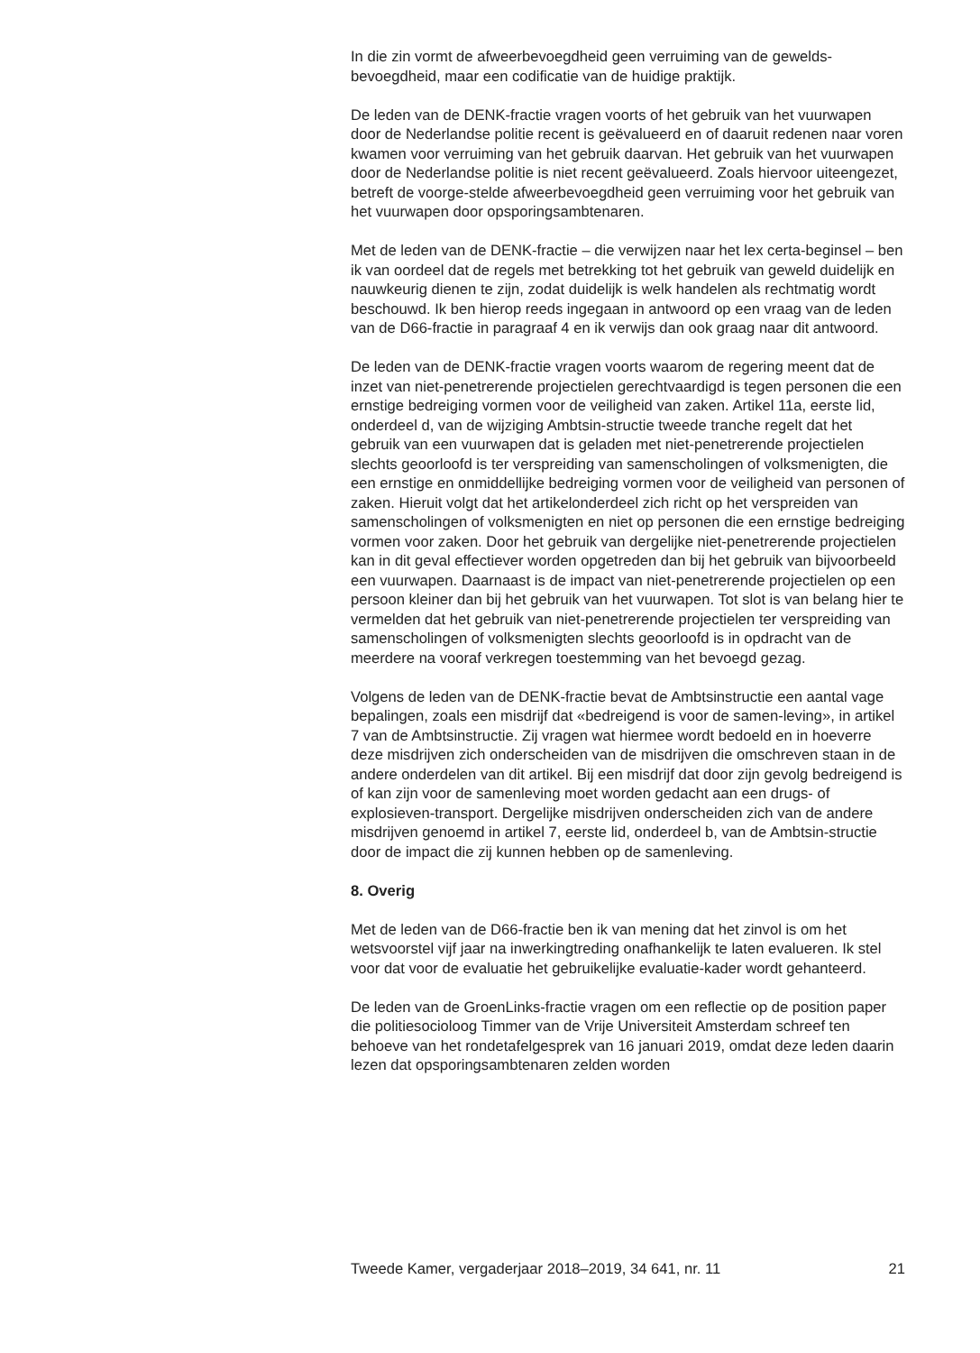In die zin vormt de afweerbevoegdheid geen verruiming van de gewelds-bevoegdheid, maar een codificatie van de huidige praktijk.
De leden van de DENK-fractie vragen voorts of het gebruik van het vuurwapen door de Nederlandse politie recent is geëvalueerd en of daaruit redenen naar voren kwamen voor verruiming van het gebruik daarvan. Het gebruik van het vuurwapen door de Nederlandse politie is niet recent geëvalueerd. Zoals hiervoor uiteengezet, betreft de voorge-stelde afweerbevoegdheid geen verruiming voor het gebruik van het vuurwapen door opsporingsambtenaren.
Met de leden van de DENK-fractie – die verwijzen naar het lex certa-beginsel – ben ik van oordeel dat de regels met betrekking tot het gebruik van geweld duidelijk en nauwkeurig dienen te zijn, zodat duidelijk is welk handelen als rechtmatig wordt beschouwd. Ik ben hierop reeds ingegaan in antwoord op een vraag van de leden van de D66-fractie in paragraaf 4 en ik verwijs dan ook graag naar dit antwoord.
De leden van de DENK-fractie vragen voorts waarom de regering meent dat de inzet van niet-penetrerende projectielen gerechtvaardigd is tegen personen die een ernstige bedreiging vormen voor de veiligheid van zaken. Artikel 11a, eerste lid, onderdeel d, van de wijziging Ambtsin-structie tweede tranche regelt dat het gebruik van een vuurwapen dat is geladen met niet-penetrerende projectielen slechts geoorloofd is ter verspreiding van samenscholingen of volksmenigten, die een ernstige en onmiddellijke bedreiging vormen voor de veiligheid van personen of zaken. Hieruit volgt dat het artikelonderdeel zich richt op het verspreiden van samenscholingen of volksmenigten en niet op personen die een ernstige bedreiging vormen voor zaken. Door het gebruik van dergelijke niet-penetrerende projectielen kan in dit geval effectiever worden opgetreden dan bij het gebruik van bijvoorbeeld een vuurwapen. Daarnaast is de impact van niet-penetrerende projectielen op een persoon kleiner dan bij het gebruik van het vuurwapen. Tot slot is van belang hier te vermelden dat het gebruik van niet-penetrerende projectielen ter verspreiding van samenscholingen of volksmenigten slechts geoorloofd is in opdracht van de meerdere na vooraf verkregen toestemming van het bevoegd gezag.
Volgens de leden van de DENK-fractie bevat de Ambtsinstructie een aantal vage bepalingen, zoals een misdrijf dat «bedreigend is voor de samen-leving», in artikel 7 van de Ambtsinstructie. Zij vragen wat hiermee wordt bedoeld en in hoeverre deze misdrijven zich onderscheiden van de misdrijven die omschreven staan in de andere onderdelen van dit artikel. Bij een misdrijf dat door zijn gevolg bedreigend is of kan zijn voor de samenleving moet worden gedacht aan een drugs- of explosieven-transport. Dergelijke misdrijven onderscheiden zich van de andere misdrijven genoemd in artikel 7, eerste lid, onderdeel b, van de Ambtsin-structie door de impact die zij kunnen hebben op de samenleving.
8. Overig
Met de leden van de D66-fractie ben ik van mening dat het zinvol is om het wetsvoorstel vijf jaar na inwerkingtreding onafhankelijk te laten evalueren. Ik stel voor dat voor de evaluatie het gebruikelijke evaluatie-kader wordt gehanteerd.
De leden van de GroenLinks-fractie vragen om een reflectie op de position paper die politiesocioloog Timmer van de Vrije Universiteit Amsterdam schreef ten behoeve van het rondetafelgesprek van 16 januari 2019, omdat deze leden daarin lezen dat opsporingsambtenaren zelden worden
Tweede Kamer, vergaderjaar 2018–2019, 34 641, nr. 11 21